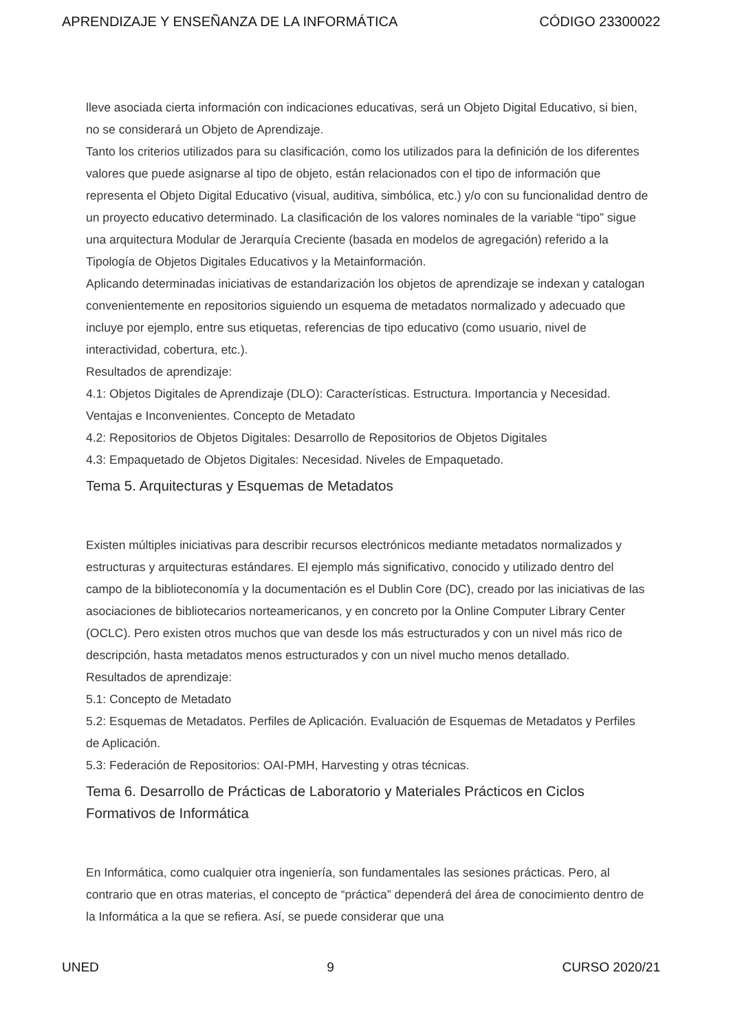APRENDIZAJE Y ENSEÑANZA DE LA INFORMÁTICA CÓDIGO 23300022
lleve asociada cierta información con indicaciones educativas, será un Objeto Digital Educativo, si bien, no se considerará un Objeto de Aprendizaje.
Tanto los criterios utilizados para su clasificación, como los utilizados para la definición de los diferentes valores que puede asignarse al tipo de objeto, están relacionados con el tipo de información que representa el Objeto Digital Educativo (visual, auditiva, simbólica, etc.) y/o con su funcionalidad dentro de un proyecto educativo determinado. La clasificación de los valores nominales de la variable “tipo” sigue una arquitectura Modular de Jerarquía Creciente (basada en modelos de agregación) referido a la Tipología de Objetos Digitales Educativos y la Metainformación.
Aplicando determinadas iniciativas de estandarización los objetos de aprendizaje se indexan y catalogan convenientemente en repositorios siguiendo un esquema de metadatos normalizado y adecuado que incluye por ejemplo, entre sus etiquetas, referencias de tipo educativo (como usuario, nivel de interactividad, cobertura, etc.).
Resultados de aprendizaje:
4.1: Objetos Digitales de Aprendizaje (DLO): Características. Estructura. Importancia y Necesidad. Ventajas e Inconvenientes. Concepto de Metadato
4.2: Repositorios de Objetos Digitales: Desarrollo de Repositorios de Objetos Digitales
4.3: Empaquetado de Objetos Digitales: Necesidad. Niveles de Empaquetado.
Tema 5. Arquitecturas y Esquemas de Metadatos
Existen múltiples iniciativas para describir recursos electrónicos mediante metadatos normalizados y estructuras y arquitecturas estándares. El ejemplo más significativo, conocido y utilizado dentro del campo de la biblioteconomía y la documentación es el Dublin Core (DC), creado por las iniciativas de las asociaciones de bibliotecarios norteamericanos, y en concreto por la Online Computer Library Center (OCLC). Pero existen otros muchos que van desde los más estructurados y con un nivel más rico de descripción, hasta metadatos menos estructurados y con un nivel mucho menos detallado.
Resultados de aprendizaje:
5.1: Concepto de Metadato
5.2: Esquemas de Metadatos. Perfiles de Aplicación. Evaluación de Esquemas de Metadatos y Perfiles de Aplicación.
5.3: Federación de Repositorios: OAI-PMH, Harvesting y otras técnicas.
Tema 6. Desarrollo de Prácticas de Laboratorio y Materiales Prácticos en Ciclos Formativos de Informática
En Informática, como cualquier otra ingeniería, son fundamentales las sesiones prácticas. Pero, al contrario que en otras materias, el concepto de “práctica” dependerá del área de conocimiento dentro de la Informática a la que se refiera. Así, se puede considerar que una
UNED 9 CURSO 2020/21